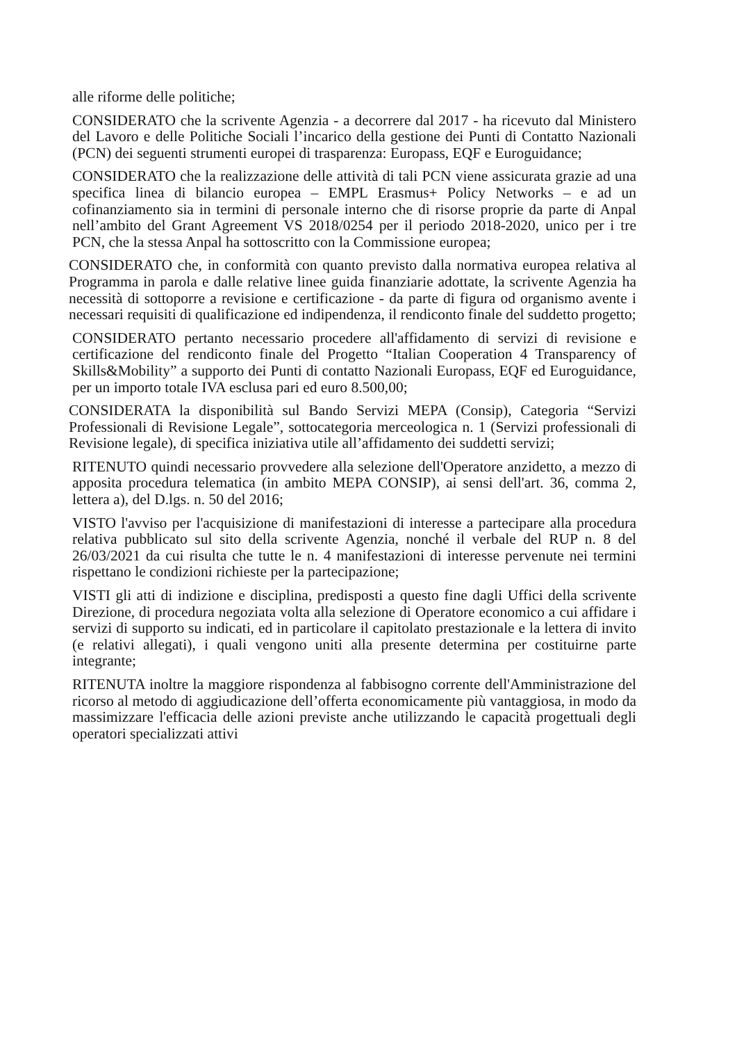alle riforme delle politiche;
CONSIDERATO che la scrivente Agenzia - a decorrere dal 2017 - ha ricevuto dal Ministero del Lavoro e delle Politiche Sociali l’incarico della gestione dei Punti di Contatto Nazionali (PCN) dei seguenti strumenti europei di trasparenza: Europass, EQF e Euroguidance;
CONSIDERATO che la realizzazione delle attività di tali PCN viene assicurata grazie ad una specifica linea di bilancio europea – EMPL Erasmus+ Policy Networks – e ad un cofinanziamento sia in termini di personale interno che di risorse proprie da parte di Anpal nell’ambito del Grant Agreement VS 2018/0254 per il periodo 2018-2020, unico per i tre PCN, che la stessa Anpal ha sottoscritto con la Commissione europea;
CONSIDERATO che, in conformità con quanto previsto dalla normativa europea relativa al Programma in parola e dalle relative linee guida finanziarie adottate, la scrivente Agenzia ha necessità di sottoporre a revisione e certificazione - da parte di figura od organismo avente i necessari requisiti di qualificazione ed indipendenza, il rendiconto finale del suddetto progetto;
CONSIDERATO pertanto necessario procedere all'affidamento di servizi di revisione e certificazione del rendiconto finale del Progetto “Italian Cooperation 4 Transparency of Skills&Mobility” a supporto dei Punti di contatto Nazionali Europass, EQF ed Euroguidance, per un importo totale IVA esclusa pari ed euro 8.500,00;
CONSIDERATA la disponibilità sul Bando Servizi MEPA (Consip), Categoria “Servizi Professionali di Revisione Legale”, sottocategoria merceologica n. 1 (Servizi professionali di Revisione legale), di specifica iniziativa utile all’affidamento dei suddetti servizi;
RITENUTO quindi necessario provvedere alla selezione dell'Operatore anzidetto, a mezzo di apposita procedura telematica (in ambito MEPA CONSIP), ai sensi dell'art. 36, comma 2, lettera a), del D.lgs. n. 50 del 2016;
VISTO l'avviso per l'acquisizione di manifestazioni di interesse a partecipare alla procedura relativa pubblicato sul sito della scrivente Agenzia, nonché il verbale del RUP n. 8 del 26/03/2021 da cui risulta che tutte le n. 4 manifestazioni di interesse pervenute nei termini rispettano le condizioni richieste per la partecipazione;
VISTI gli atti di indizione e disciplina, predisposti a questo fine dagli Uffici della scrivente Direzione, di procedura negoziata volta alla selezione di Operatore economico a cui affidare i servizi di supporto su indicati, ed in particolare il capitolato prestazionale e la lettera di invito (e relativi allegati), i quali vengono uniti alla presente determina per costituirne parte integrante;
RITENUTA inoltre la maggiore rispondenza al fabbisogno corrente dell'Amministrazione del ricorso al metodo di aggiudicazione dell’offerta economicamente più vantaggiosa, in modo da massimizzare l'efficacia delle azioni previste anche utilizzando le capacità progettuali degli operatori specializzati attivi